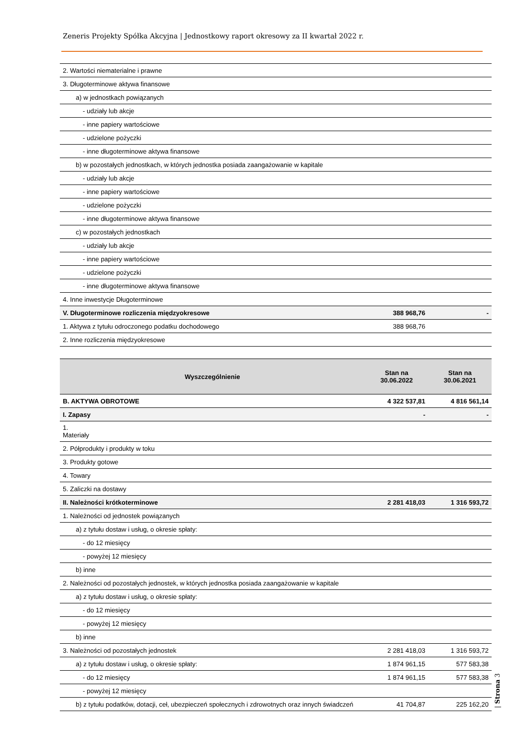Zeneris Projekty Spółka Akcyjna | Jednostkowy raport okresowy za II kwartał 2022 r.
| 2. Wartości niematerialne i prawne | | |
| 3. Długoterminowe aktywa finansowe | | |
| a) w jednostkach powiązanych | | |
| - udziały lub akcje | | |
| - inne papiery wartościowe | | |
| - udzielone pożyczki | | |
| - inne długoterminowe aktywa finansowe | | |
| b) w pozostałych jednostkach, w których jednostka posiada zaangażowanie w kapitale | | |
| - udziały lub akcje | | |
| - inne papiery wartościowe | | |
| - udzielone pożyczki | | |
| - inne długoterminowe aktywa finansowe | | |
| c) w pozostałych jednostkach | | |
| - udziały lub akcje | | |
| - inne papiery wartościowe | | |
| - udzielone pożyczki | | |
| - inne długoterminowe aktywa finansowe | | |
| 4. Inne inwestycje Długoterminowe | | |
| V. Długoterminowe rozliczenia międzyokresowe | 388 968,76 | - |
| 1. Aktywa z tytułu odroczonego podatku dochodowego | 388 968,76 | |
| 2. Inne rozliczenia międzyokresowe | | |
| Wyszczególnienie | Stan na 30.06.2022 | Stan na 30.06.2021 |
| --- | --- | --- |
| B. AKTYWA OBROTOWE | 4 322 537,81 | 4 816 561,14 |
| I. Zapasy | - | - |
| 1. Materiały | | |
| 2. Półprodukty i produkty w toku | | |
| 3. Produkty gotowe | | |
| 4. Towary | | |
| 5. Zaliczki na dostawy | | |
| II. Należności krótkoterminowe | 2 281 418,03 | 1 316 593,72 |
| 1. Należności od jednostek powiązanych | | |
| a) z tytułu dostaw i usług, o okresie spłaty: | | |
| - do 12 miesięcy | | |
| - powyżej 12 miesięcy | | |
| b) inne | | |
| 2. Należności od pozostałych jednostek, w których jednostka posiada zaangażowanie w kapitale | | |
| a) z tytułu dostaw i usług, o okresie spłaty: | | |
| - do 12 miesięcy | | |
| - powyżej 12 miesięcy | | |
| b) inne | | |
| 3. Należności od pozostałych jednostek | 2 281 418,03 | 1 316 593,72 |
| a) z tytułu dostaw i usług, o okresie spłaty: | 1 874 961,15 | 577 583,38 |
| - do 12 miesięcy | 1 874 961,15 | 577 583,38 |
| - powyżej 12 miesięcy | | |
| b) z tytułu podatków, dotacji, ceł, ubezpieczeń społecznych i zdrowotnych oraz innych świadczeń | 41 704,87 | 225 162,20 |
| Strona 3